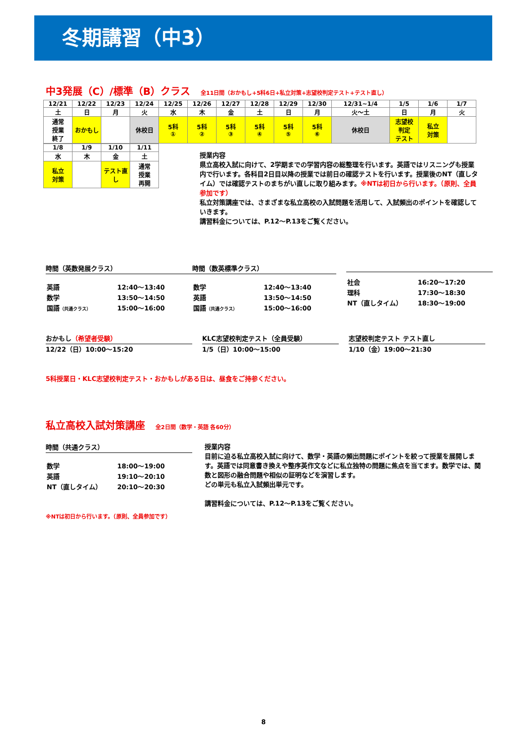冬期講習（中3）
中3発展（C）/標準（B）クラス 全11日間（おかもし+5科6日+私立対策+志望校判定テスト+テスト直し）
| 12/21 | 12/22 | 12/23 | 12/24 | 12/25 | 12/26 | 12/27 | 12/28 | 12/29 | 12/30 | 12/31~1/4 | 1/5 | 1/6 | 1/7 |
| 土 | 日 | 月 | 火 | 水 | 木 | 金 | 土 | 日 | 月 | 火～土 | 日 | 月 | 火 |
| 通常 授業 終了 | おかもし | | 休校日 | 5科 ① | 5科 ② | 5科 ③ | 5科 ④ | 5科 ⑤ | 5科 ⑥ | 休校日 | 志望校 判定 テスト | 私立 対策 | |
| 1/8 | 1/9 | 1/10 | 1/11 |
| 水 | 木 | 金 | 土 |
| 私立 対策 | | テスト直 し | 通常 授業 再開 |
授業内容
県立高校入試に向けて、2学期までの学習内容の総整理を行います。英語ではリスニングも授業内で行います。各科目2日目以降の授業では前日の確認テストを行います。授業後のNT（直しタイム）では確認テストのまちがい直しに取り組みます。※NTは初日から行います。（原則、全員参加です）
私立対策講座では、さまざまな私立高校の入試問題を活用して、入試頻出のポイントを確認していきます。
講習料金については、P.12～P.13をご覧ください。
時間（英数発展クラス）
| 英語 | 12:40～13:40 |
| 数学 | 13:50～14:50 |
| 国語 （共通クラス） | 15:00～16:00 |
時間（数英標準クラス）
| 数学 | 12:40～13:40 |
| 英語 | 13:50～14:50 |
| 国語 （共通クラス） | 15:00～16:00 |
| 社会 | 16:20～17:20 |
| 理科 | 17:30～18:30 |
| NT（直しタイム） | 18:30～19:00 |
おかもし（希望者受験）
12/22（日）10:00～15:20
KLC志望校判定テスト（全員受験）
1/5（日）10:00～15:00
志望校判定テスト テスト直し
1/10（金）19:00～21:30
5科授業日・KLC志望校判定テスト・おかもしがある日は、昼食をご持参ください。
私立高校入試対策講座 全2日間（数学・英語 各60分）
時間（共通クラス）
| 数学 | 18:00～19:00 |
| 英語 | 19:10～20:10 |
| NT（直しタイム） | 20:10～20:30 |
※NTは初日から行います。（原則、全員参加です）
授業内容
目前に迫る私立高校入試に向けて、数学・英語の頻出問題にポイントを絞って授業を展開します。英語では同意書き換えや整序英作文などに私立独特の問題に焦点を当てます。数学では、関数と図形の融合問題や相似の証明などを演習します。
どの単元も私立入試頻出単元です。
講習料金については、P.12～P.13をご覧ください。
8